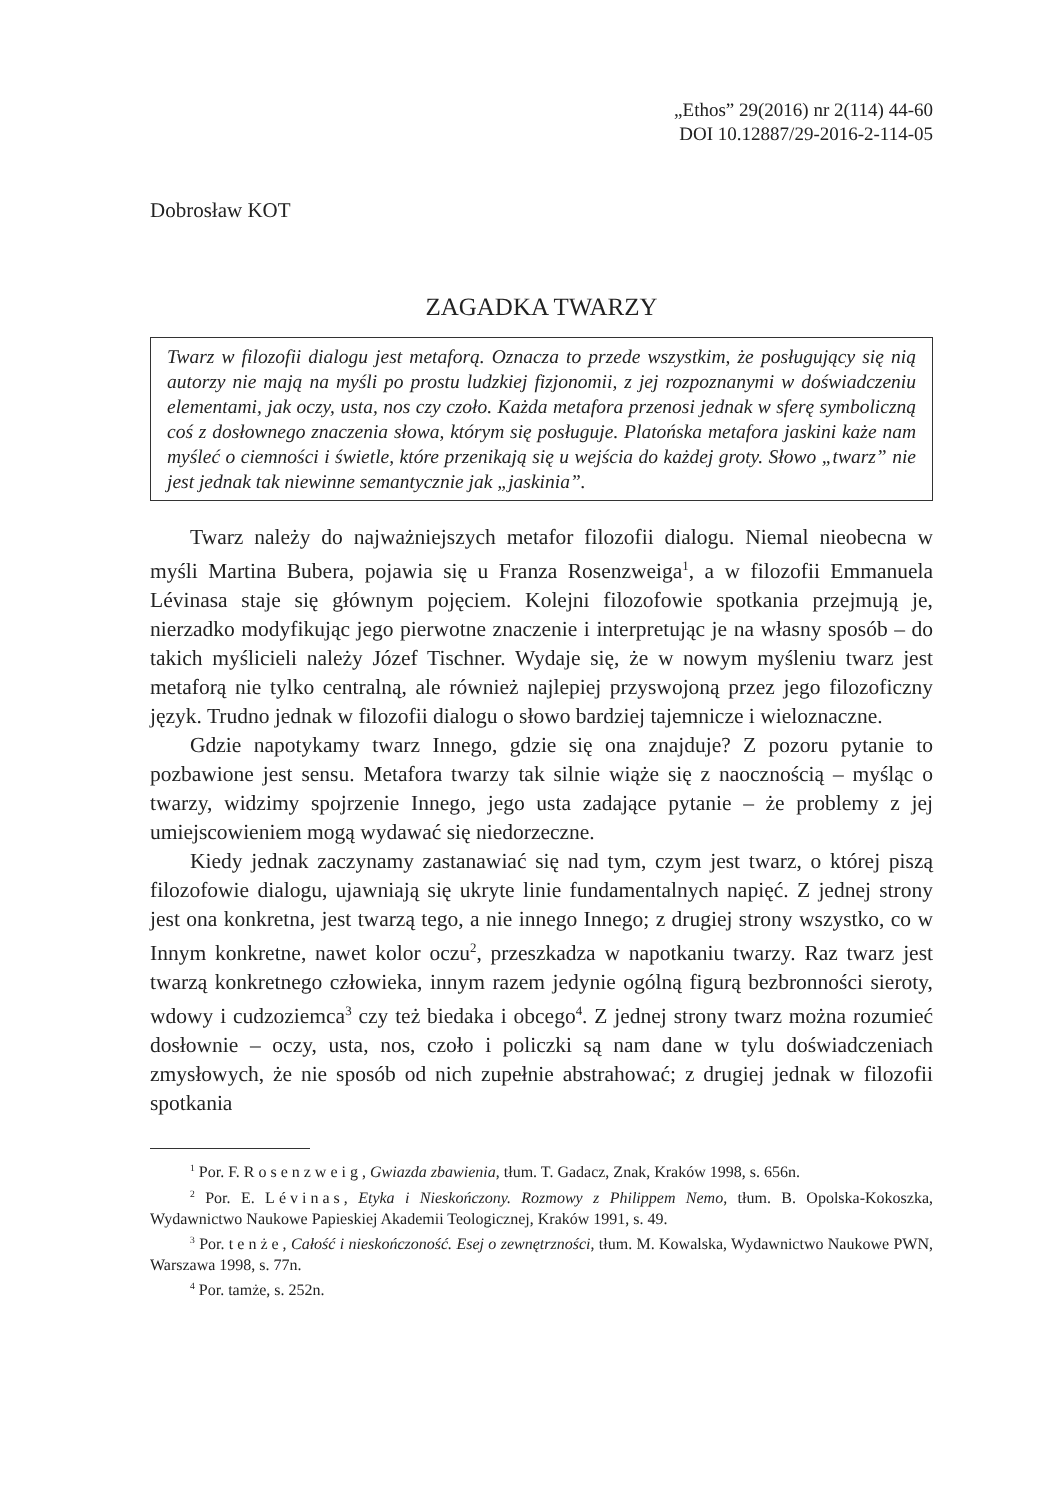„Ethos” 29(2016) nr 2(114) 44-60
DOI 10.12887/29-2016-2-114-05
Dobrosław KOT
ZAGADKA TWARZY
Twarz w filozofii dialogu jest metaforą. Oznacza to przede wszystkim, że posługujący się nią autorzy nie mają na myśli po prostu ludzkiej fizjonomii, z jej rozpoznanymi w doświadczeniu elementami, jak oczy, usta, nos czy czoło. Każda metafora przenosi jednak w sferę symboliczną coś z dosłownego znaczenia słowa, którym się posługuje. Platońska metafora jaskini każe nam myśleć o ciemności i świetle, które przenikają się u wejścia do każdej groty. Słowo „twarz” nie jest jednak tak niewinne semantycznie jak „jaskinia”.
Twarz należy do najważniejszych metafor filozofii dialogu. Niemal nieobecna w myśli Martina Bubera, pojawia się u Franza Rosenzweiga<sup>1</sup>, a w filozofii Emmanuela Lévinasa staje się głównym pojęciem. Kolejni filozofowie spotkania przejmują je, nierzadko modyfikując jego pierwotne znaczenie i interpretując je na własny sposób – do takich myślicieli należy Józef Tischner. Wydaje się, że w nowym myśleniu twarz jest metaforą nie tylko centralną, ale również najlepiej przyswojoną przez jego filozoficzny język. Trudno jednak w filozofii dialogu o słowo bardziej tajemnicze i wieloznaczne.
Gdzie napotykamy twarz Innego, gdzie się ona znajduje? Z pozoru pytanie to pozbawione jest sensu. Metafora twarzy tak silnie wiąże się z naocznością – myśląc o twarzy, widzimy spojrzenie Innego, jego usta zadające pytanie – że problemy z jej umiejscowieniem mogą wydawać się niedorzeczne.
Kiedy jednak zaczynamy zastanawiać się nad tym, czym jest twarz, o której piszą filozofowie dialogu, ujawniają się ukryte linie fundamentalnych napięć. Z jednej strony jest ona konkretna, jest twarzą tego, a nie innego Innego; z drugiej strony wszystko, co w Innym konkretne, nawet kolor oczu<sup>2</sup>, przeszkadza w napotkaniu twarzy. Raz twarz jest twarzą konkretnego człowieka, innym razem jedynie ogólną figurą bezbronności sieroty, wdowy i cudzoziemca<sup>3</sup> czy też biedaka i obcego<sup>4</sup>. Z jednej strony twarz można rozumieć dosłownie – oczy, usta, nos, czoło i policzki są nam dane w tylu doświadczeniach zmysłowych, że nie sposób od nich zupełnie abstrahować; z drugiej jednak w filozofii spotkania
<sup>1</sup> Por. F. Rosenzweig, Gwiazda zbawienia, tłum. T. Gadacz, Znak, Kraków 1998, s. 656n.
<sup>2</sup> Por. E. Lévinas, Etyka i Nieskończony. Rozmowy z Philippem Nemo, tłum. B. Opolska-Kokoszka, Wydawnictwo Naukowe Papieskiej Akademii Teologicznej, Kraków 1991, s. 49.
<sup>3</sup> Por. tenże, Całość i nieskończoność. Esej o zewnętrzności, tłum. M. Kowalska, Wydawnictwo Naukowe PWN, Warszawa 1998, s. 77n.
<sup>4</sup> Por. tamże, s. 252n.